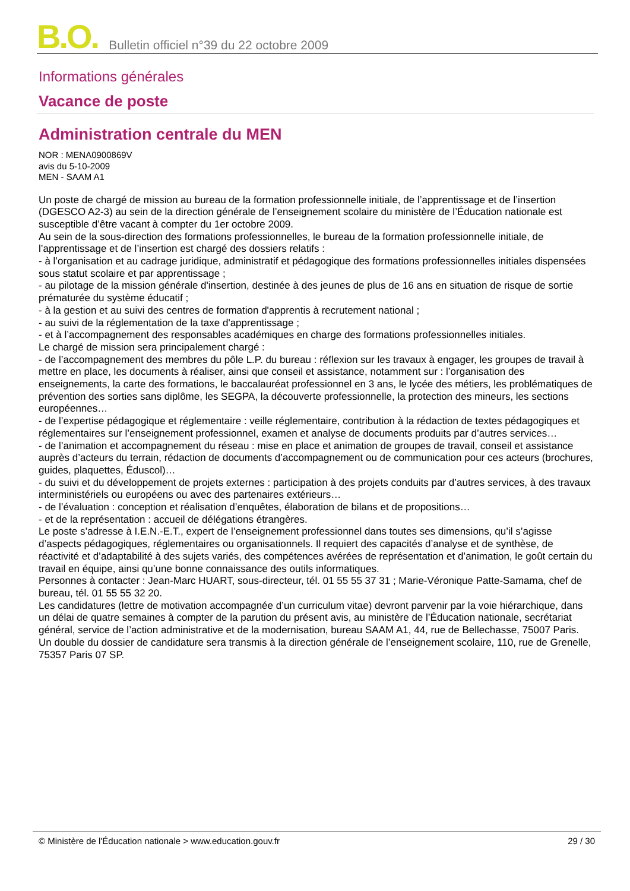B.O. Bulletin officiel n°39 du 22 octobre 2009
Informations générales
Vacance de poste
Administration centrale du MEN
NOR : MENA0900869V
avis du 5-10-2009
MEN - SAAM A1
Un poste de chargé de mission au bureau de la formation professionnelle initiale, de l’apprentissage et de l’insertion (DGESCO A2-3) au sein de la direction générale de l’enseignement scolaire du ministère de l’Éducation nationale est susceptible d’être vacant à compter du 1er octobre 2009.
Au sein de la sous-direction des formations professionnelles, le bureau de la formation professionnelle initiale, de l’apprentissage et de l’insertion est chargé des dossiers relatifs :
- à l’organisation et au cadrage juridique, administratif et pédagogique des formations professionnelles initiales dispensées sous statut scolaire et par apprentissage ;
- au pilotage de la mission générale d'insertion, destinée à des jeunes de plus de 16 ans en situation de risque de sortie prématurée du système éducatif ;
- à la gestion et au suivi des centres de formation d'apprentis à recrutement national ;
- au suivi de la réglementation de la taxe d'apprentissage ;
- et à l’accompagnement des responsables académiques en charge des formations professionnelles initiales.
Le chargé de mission sera principalement chargé :
- de l’accompagnement des membres du pôle L.P. du bureau : réflexion sur les travaux à engager, les groupes de travail à mettre en place, les documents à réaliser, ainsi que conseil et assistance, notamment sur : l’organisation des enseignements, la carte des formations, le baccalauréat professionnel en 3 ans, le lycée des métiers, les problématiques de prévention des sorties sans diplôme, les SEGPA, la découverte professionnelle, la protection des mineurs, les sections européennes…
- de l’expertise pédagogique et réglementaire : veille réglementaire, contribution à la rédaction de textes pédagogiques et réglementaires sur l’enseignement professionnel, examen et analyse de documents produits par d’autres services…
- de l’animation et accompagnement du réseau : mise en place et animation de groupes de travail, conseil et assistance auprès d’acteurs du terrain, rédaction de documents d’accompagnement ou de communication pour ces acteurs (brochures, guides, plaquettes, Éduscol)…
- du suivi et du développement de projets externes : participation à des projets conduits par d’autres services, à des travaux interministériels ou européens ou avec des partenaires extérieurs…
- de l’évaluation : conception et réalisation d’enquêtes, élaboration de bilans et de propositions…
- et de la représentation : accueil de délégations étrangères.
Le poste s’adresse à I.E.N.-E.T., expert de l’enseignement professionnel dans toutes ses dimensions, qu’il s’agisse d’aspects pédagogiques, réglementaires ou organisationnels. Il requiert des capacités d’analyse et de synthèse, de réactivité et d’adaptabilité à des sujets variés, des compétences avérées de représentation et d’animation, le goût certain du travail en équipe, ainsi qu’une bonne connaissance des outils informatiques.
Personnes à contacter : Jean-Marc HUART, sous-directeur, tél. 01 55 55 37 31 ; Marie-Véronique Patte-Samama, chef de bureau, tél. 01 55 55 32 20.
Les candidatures (lettre de motivation accompagnée d’un curriculum vitae) devront parvenir par la voie hiérarchique, dans un délai de quatre semaines à compter de la parution du présent avis, au ministère de l’Éducation nationale, secrétariat général, service de l’action administrative et de la modernisation, bureau SAAM A1, 44, rue de Bellechasse, 75007 Paris. Un double du dossier de candidature sera transmis à la direction générale de l’enseignement scolaire, 110, rue de Grenelle, 75357 Paris 07 SP.
© Ministère de l'Éducation nationale > www.education.gouv.fr 29 / 30